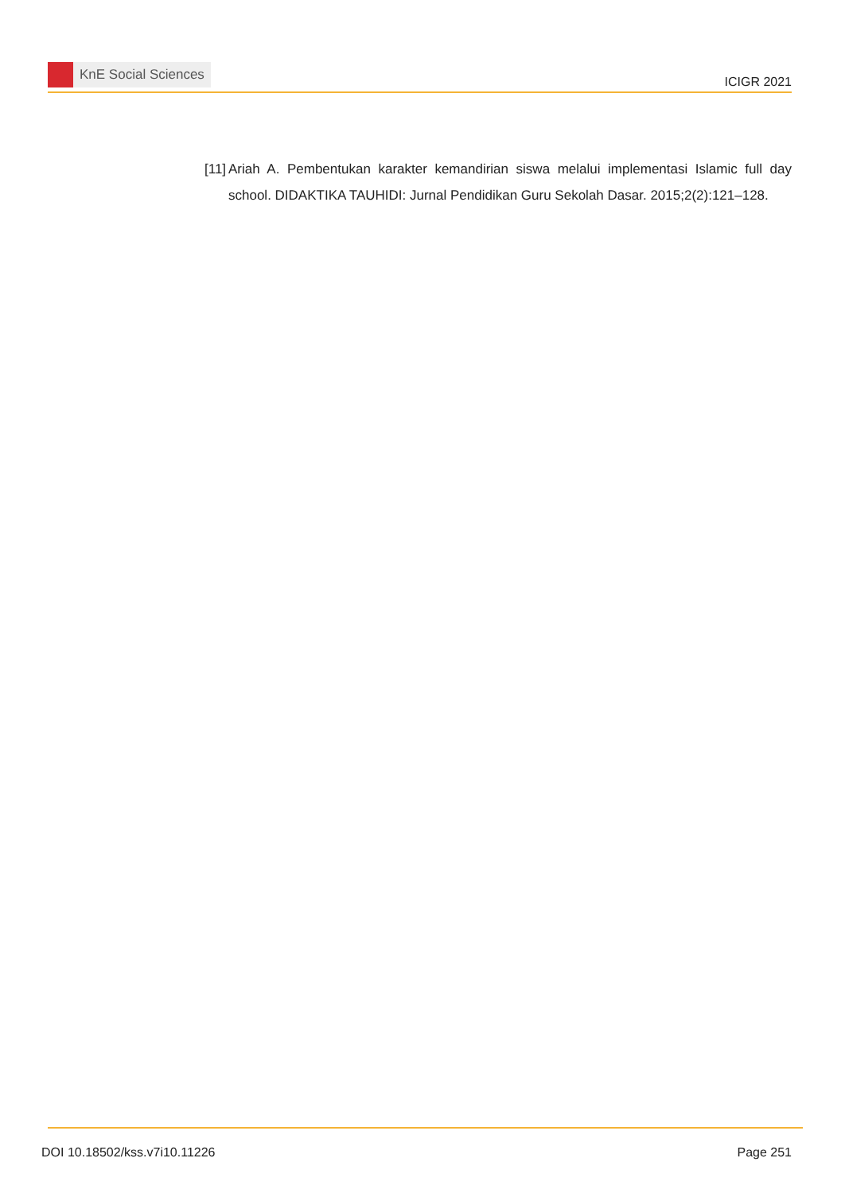KnE Social Sciences
ICIGR 2021
[11]
Ariah A. Pembentukan karakter kemandirian siswa melalui implementasi Islamic full day school. DIDAKTIKA TAUHIDI: Jurnal Pendidikan Guru Sekolah Dasar. 2015;2(2):121–128.
DOI 10.18502/kss.v7i10.11226 Page 251